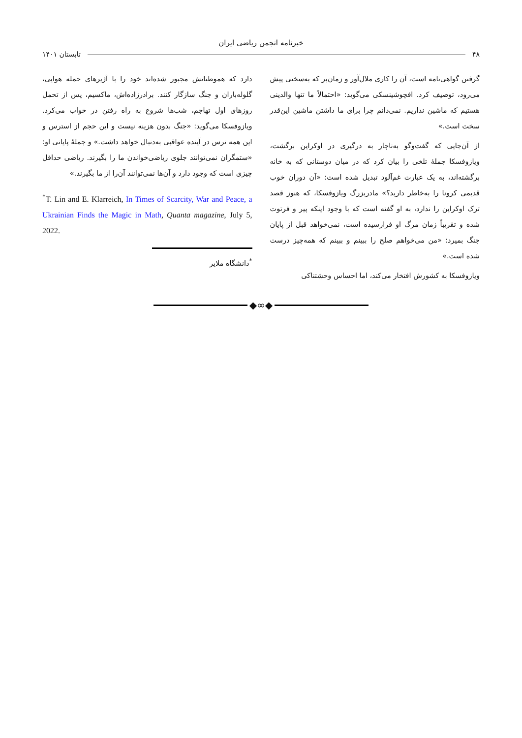خبرنامه انجمن ریاضی ایران
۴۸ تابستان ۱۴۰۱
گرفتن گواهی‌نامه است، آن را کاری ملال‌آور و زمان‌بر که به‌سختی پیش می‌رود، توصیف کرد. افچوشینسکی می‌گوید: «احتمالاً ما تنها والدینی هستیم که ماشین نداریم. نمی‌دانم چرا برای ما داشتن ماشین این‌قدر سخت است.»
از آن‌جایی که گفت‌وگو به‌ناچار به درگیری در اوکراین برگشت، ویازوفسکا جملهٔ تلخی را بیان کرد که در میان دوستانی که به خانه برگشته‌اند، به یک عبارت غم‌آلود تبدیل شده است: «آن دوران خوب قدیمی کرونا را به‌خاطر دارید؟» مادربزرگ ویازوفسکا، که هنوز قصد ترک اوکراین را ندارد، به او گفته است که با وجود اینکه پیر و فرتوت شده و تقریباً زمان مرگ او فرارسیده است، نمی‌خواهد قبل از پایان جنگ بمیرد: «من می‌خواهم صلح را ببینم و ببینم که همه‌چیز درست شده است.»
ویازوفسکا به کشورش افتخار می‌کند، اما احساس وحشتناکی
دارد که هموطنانش مجبور شده‌اند خود را با آژیرهای حمله هوایی، گلوله‌باران و جنگ سازگار کنند. برادرزاده‌اش، ماکسیم، پس از تحمل روزهای اول تهاجم، شب‌ها شروع به راه رفتن در خواب می‌کرد. ویازوفسکا می‌گوید: «جنگ بدون هزینه نیست و این حجم از استرس و این همه ترس در آینده عواقبی به‌دنبال خواهد داشت.» و جملهٔ پایانی او: «ستمگران نمی‌توانند جلوی ریاضی‌خواندن ما را بگیرند. ریاضی حداقل چیزی است که وجود دارد و آن‌ها نمی‌توانند آن‌را از ما بگیرند.»
<sup>*</sup> T. Lin and E. Klarreich, In Times of Scarcity, War and Peace, a Ukrainian Finds the Magic in Math, Quanta magazine, July 5, 2022.
<sup>*</sup> دانشگاه ملایر
◆∞◆